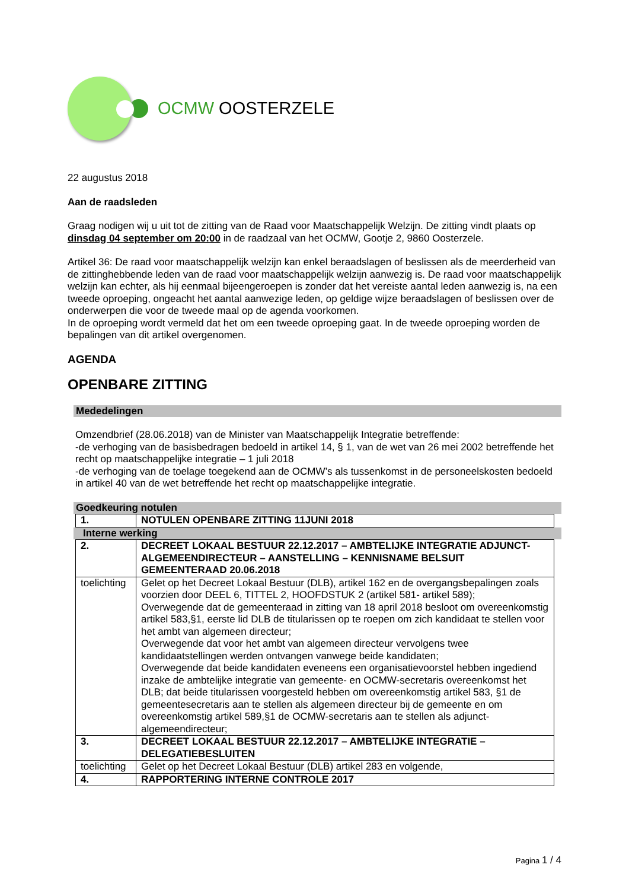OCMW OOSTERZELE
22 augustus 2018
Aan de raadsleden
Graag nodigen wij u uit tot de zitting van de Raad voor Maatschappelijk Welzijn. De zitting vindt plaats op dinsdag 04 september om 20:00 in de raadzaal van het OCMW, Gootje 2, 9860 Oosterzele.
Artikel 36: De raad voor maatschappelijk welzijn kan enkel beraadslagen of beslissen als de meerderheid van de zittinghebbende leden van de raad voor maatschappelijk welzijn aanwezig is. De raad voor maatschappelijk welzijn kan echter, als hij eenmaal bijeengeroepen is zonder dat het vereiste aantal leden aanwezig is, na een tweede oproeping, ongeacht het aantal aanwezige leden, op geldige wijze beraadslagen of beslissen over de onderwerpen die voor de tweede maal op de agenda voorkomen.
In de oproeping wordt vermeld dat het om een tweede oproeping gaat. In de tweede oproeping worden de bepalingen van dit artikel overgenomen.
AGENDA
OPENBARE ZITTING
Mededelingen
Omzendbrief (28.06.2018) van de Minister van Maatschappelijk Integratie betreffende:
-de verhoging van de basisbedragen bedoeld in artikel 14, § 1, van de wet van 26 mei 2002 betreffende het recht op maatschappelijke integratie – 1 juli 2018
-de verhoging van de toelage toegekend aan de OCMW’s als tussenkomst in de personeelskosten bedoeld in artikel 40 van de wet betreffende het recht op maatschappelijke integratie.
Goedkeuring notulen
| 1. | NOTULEN OPENBARE ZITTING 11JUNI 2018 |
Interne werking
| 2. | DECREET LOKAAL BESTUUR 22.12.2017 – AMBTELIJKE INTEGRATIE ADJUNCT-ALGEMEENDIRECTEUR – AANSTELLING – KENNISNAME BELSUIT GEMEENTERAAD 20.06.2018 |
| toelichting | Gelet op het Decreet Lokaal Bestuur (DLB), artikel 162 en de overgangsbepalingen zoals voorzien door DEEL 6, TITTEL 2, HOOFDSTUK 2 (artikel 581- artikel 589); Overwegende dat de gemeenteraad in zitting van 18 april 2018 besloot om overeenkomstig artikel 583,§1, eerste lid DLB de titularissen op te roepen om zich kandidaat te stellen voor het ambt van algemeen directeur; Overwegende dat voor het ambt van algemeen directeur vervolgens twee kandidaatstellingen werden ontvangen vanwege beide kandidaten; Overwegende dat beide kandidaten eveneens een organisatievoorstel hebben ingediend inzake de ambtelijke integratie van gemeente- en OCMW-secretaris overeenkomst het DLB; dat beide titularissen voorgesteld hebben om overeenkomstig artikel 583, §1 de gemeentesecretaris aan te stellen als algemeen directeur bij de gemeente en om overeenkomstig artikel 589,§1 de OCMW-secretaris aan te stellen als adjunct-algemeendirecteur; |
| 3. | DECREET LOKAAL BESTUUR 22.12.2017 – AMBTELIJKE INTEGRATIE – DELEGATIEBESLUITEN |
| toelichting | Gelet op het Decreet Lokaal Bestuur (DLB) artikel 283 en volgende, |
| 4. | RAPPORTERING INTERNE CONTROLE 2017 |
Pagina 1 / 4